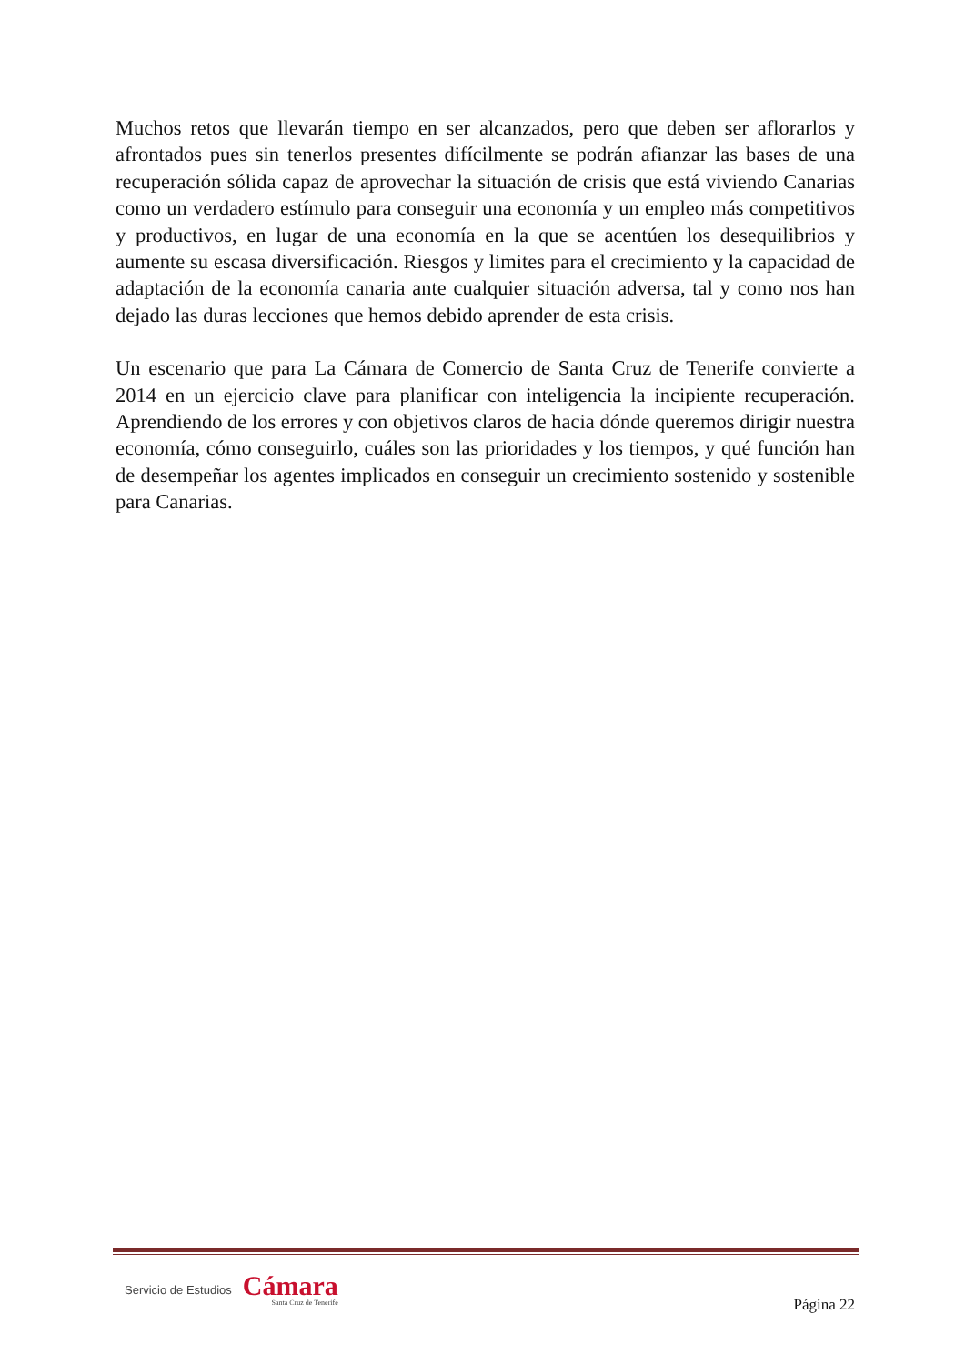Muchos retos que llevarán tiempo en ser alcanzados, pero que deben ser aflorarlos y afrontados pues sin tenerlos presentes difícilmente se podrán afianzar las bases de una recuperación sólida capaz de aprovechar la situación de crisis que está viviendo Canarias como un verdadero estímulo para conseguir una economía y un empleo más competitivos y productivos, en lugar de una economía en la que se acentúen los desequilibrios y aumente su escasa diversificación. Riesgos y limites para el crecimiento y la capacidad de adaptación de la economía canaria ante cualquier situación adversa, tal y como nos han dejado las duras lecciones que hemos debido aprender de esta crisis.
Un escenario que para La Cámara de Comercio de Santa Cruz de Tenerife convierte a 2014 en un ejercicio clave para planificar con inteligencia la incipiente recuperación. Aprendiendo de los errores y con objetivos claros de hacia dónde queremos dirigir nuestra economía, cómo conseguirlo, cuáles son las prioridades y los tiempos, y qué función han de desempeñar los agentes implicados en conseguir un crecimiento sostenido y sostenible para Canarias.
Servicio de Estudios
Cámara
Santa Cruz de Tenerife
Página 22